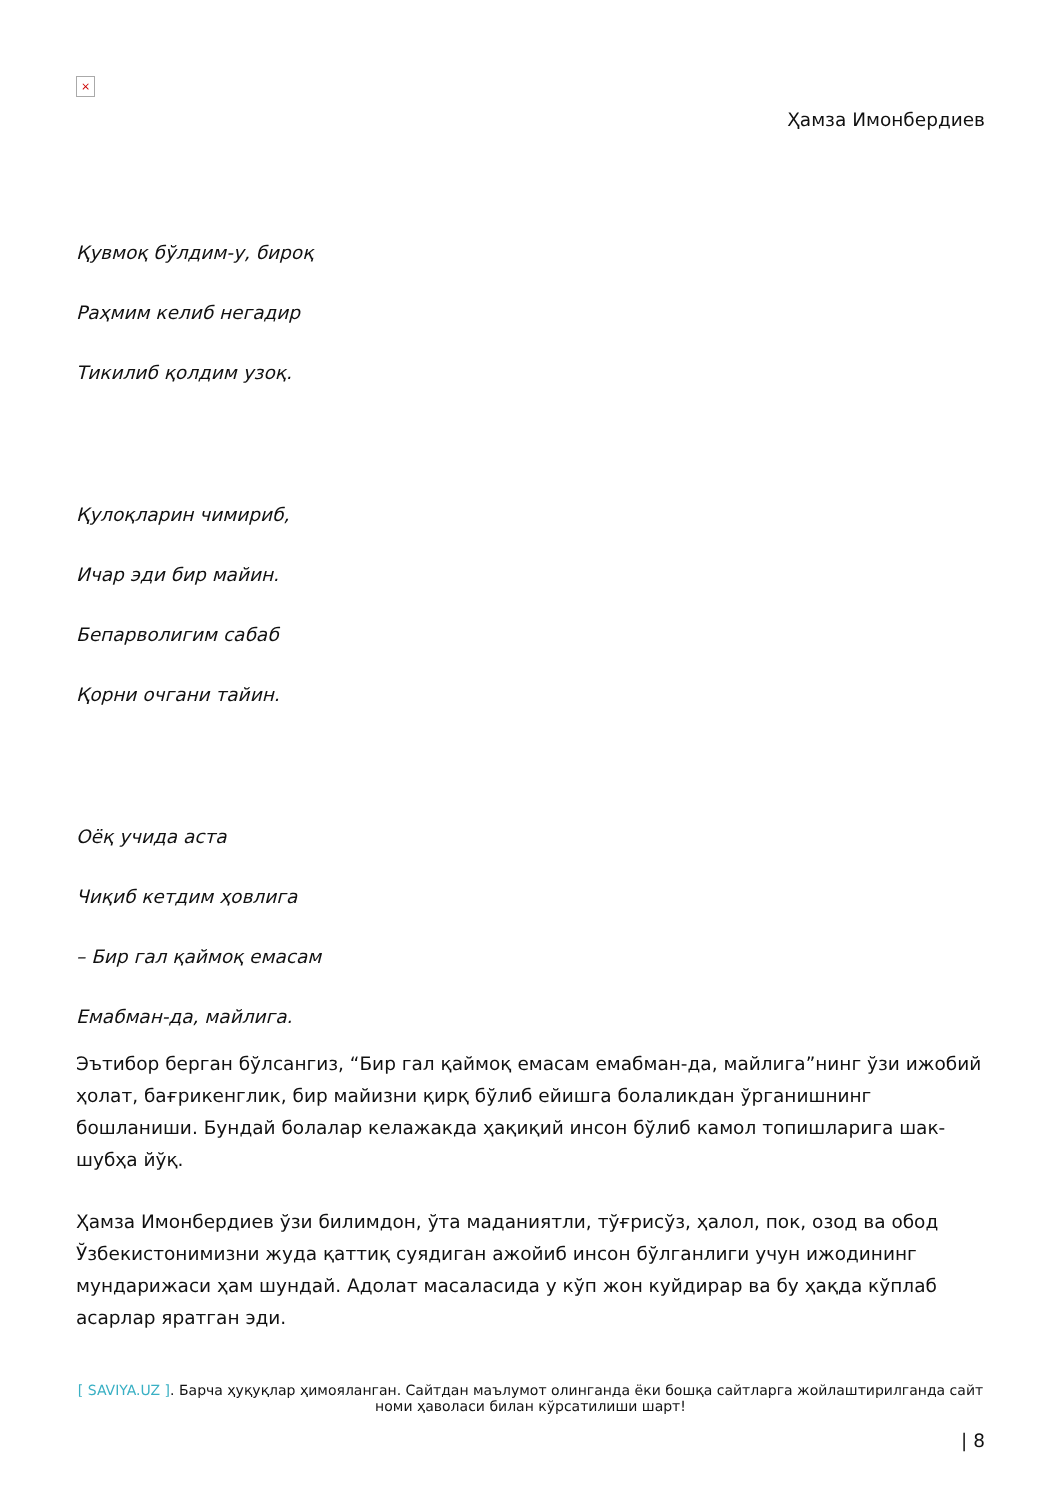×
Ҳамза Имонбердиев
Қувмоқ бўлдим-у, бироқ
Раҳмим келиб негадир
Тикилиб қолдим узоқ.
Қулоқларин чимириб,
Ичар эди бир майин.
Бепарволигим сабаб
Қорни очгани тайин.
Оёқ учида аста
Чиқиб кетдим ҳовлига
– Бир гал қаймоқ емасам
Емабман-да, майлига.
Эътибор берган бўлсангиз, “Бир гал қаймоқ емасам емабман-да, майлига”нинг ўзи ижобий ҳолат, бағрикенглик, бир майизни қирқ бўлиб ейишга болаликдан ўрганишнинг бошланиши. Бундай болалар келажакда ҳақиқий инсон бўлиб камол топишларига шак-шубҳа йўқ.
Ҳамза Имонбердиев ўзи билимдон, ўта маданиятли, тўғрисўз, ҳалол, пок, озод ва обод Ўзбекистонимизни жуда қаттиқ суядиган ажойиб инсон бўлганлиги учун ижодининг мундарижаси ҳам шундай. Адолат масаласида у кўп жон куйдирар ва бу ҳақда кўплаб асарлар яратган эди.
[ SAVIYA.UZ ]. Барча ҳуқуқлар ҳимояланган. Сайтдан маълумот олинганда ёки бошқа сайтларга жойлаштирилганда сайт номи ҳаволаси билан кўрсатилиши шарт!
| 8